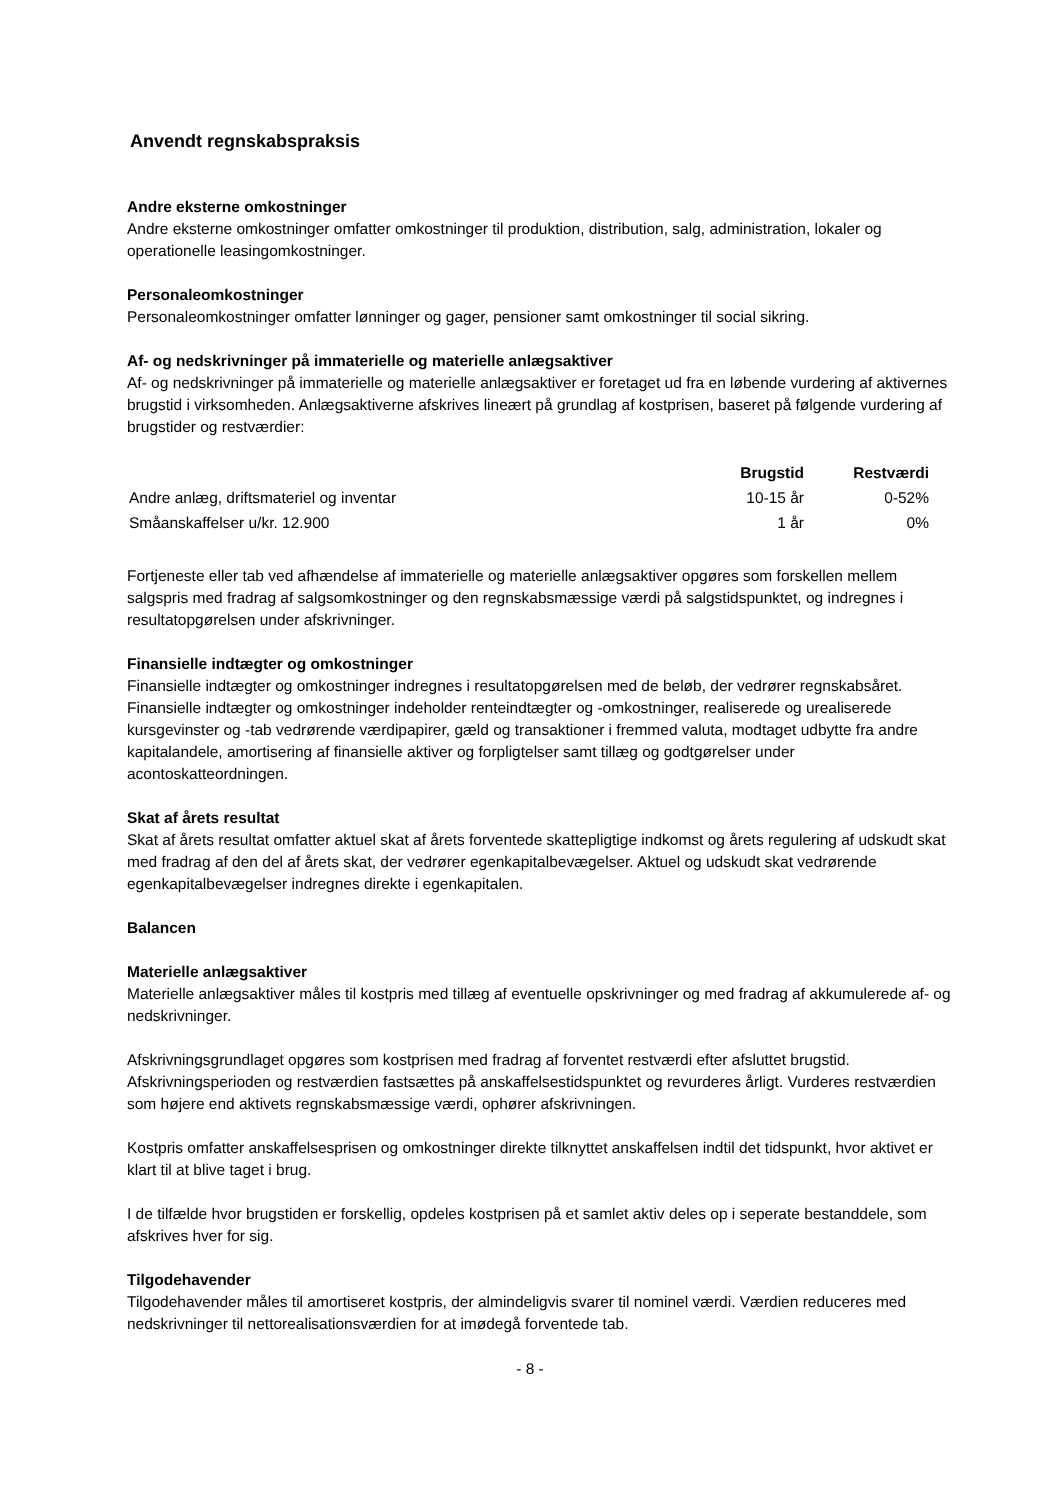Anvendt regnskabspraksis
Andre eksterne omkostninger
Andre eksterne omkostninger omfatter omkostninger til produktion, distribution, salg, administration, lokaler og operationelle leasingomkostninger.
Personaleomkostninger
Personaleomkostninger omfatter lønninger og gager, pensioner samt omkostninger til social sikring.
Af- og nedskrivninger på immaterielle og materielle anlægsaktiver
Af- og nedskrivninger på immaterielle og materielle anlægsaktiver er foretaget ud fra en løbende vurdering af aktivernes brugstid i virksomheden. Anlægsaktiverne afskrives lineært på grundlag af kostprisen, baseret på følgende vurdering af brugstider og restværdier:
| | Brugstid | Restværdi |
| --- | --- | --- |
| Andre anlæg, driftsmateriel og inventar | 10-15 år | 0-52% |
| Småanskaffelser u/kr. 12.900 | 1 år | 0% |
Fortjeneste eller tab ved afhændelse af immaterielle og materielle anlægsaktiver opgøres som forskellen mellem salgspris med fradrag af salgsomkostninger og den regnskabsmæssige værdi på salgstidspunktet, og indregnes i resultatopgørelsen under afskrivninger.
Finansielle indtægter og omkostninger
Finansielle indtægter og omkostninger indregnes i resultatopgørelsen med de beløb, der vedrører regnskabsåret. Finansielle indtægter og omkostninger indeholder renteindtægter og -omkostninger, realiserede og urealiserede kursgevinster og -tab vedrørende værdipapirer, gæld og transaktioner i fremmed valuta, modtaget udbytte fra andre kapitalandele, amortisering af finansielle aktiver og forpligtelser samt tillæg og godtgørelser under acontoskatteordningen.
Skat af årets resultat
Skat af årets resultat omfatter aktuel skat af årets forventede skattepligtige indkomst og årets regulering af udskudt skat med fradrag af den del af årets skat, der vedrører egenkapitalbevægelser. Aktuel og udskudt skat vedrørende egenkapitalbevægelser indregnes direkte i egenkapitalen.
Balancen
Materielle anlægsaktiver
Materielle anlægsaktiver måles til kostpris med tillæg af eventuelle opskrivninger og med fradrag af akkumulerede af- og nedskrivninger.
Afskrivningsgrundlaget opgøres som kostprisen med fradrag af forventet restværdi efter afsluttet brugstid. Afskrivningsperioden og restværdien fastsættes på anskaffelsestidspunktet og revurderes årligt. Vurderes restværdien som højere end aktivets regnskabsmæssige værdi, ophører afskrivningen.
Kostpris omfatter anskaffelsesprisen og omkostninger direkte tilknyttet anskaffelsen indtil det tidspunkt, hvor aktivet er klart til at blive taget i brug.
I de tilfælde hvor brugstiden er forskellig, opdeles kostprisen på et samlet aktiv deles op i seperate bestanddele, som afskrives hver for sig.
Tilgodehavender
Tilgodehavender måles til amortiseret kostpris, der almindeligvis svarer til nominel værdi. Værdien reduceres med nedskrivninger til nettorealisationsværdien for at imødegå forventede tab.
- 8 -